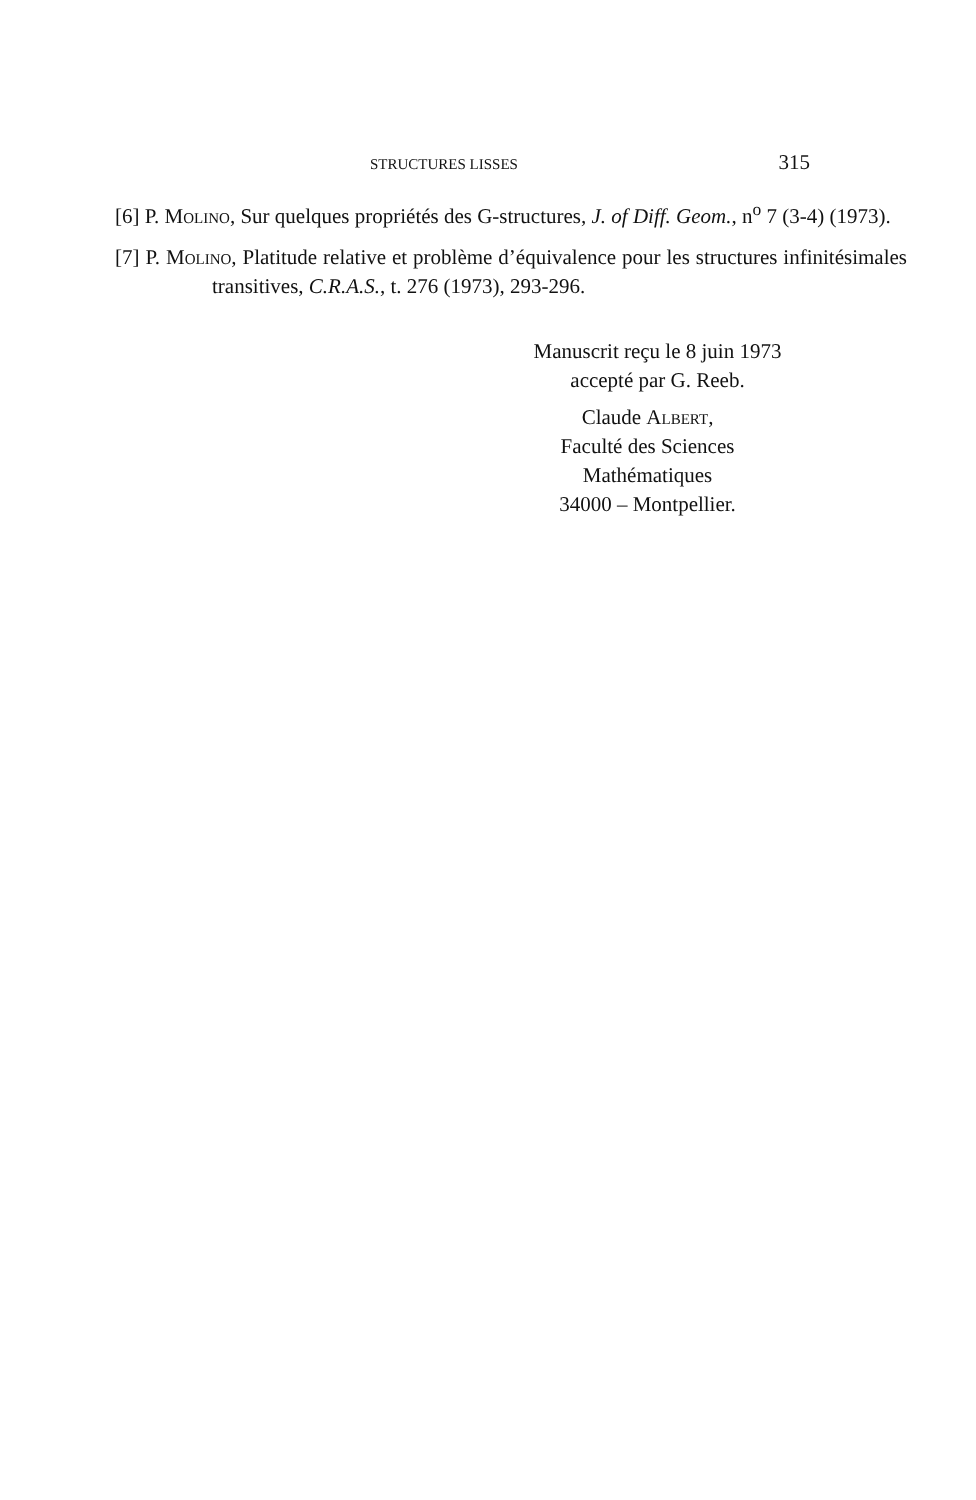STRUCTURES LISSES 315
[6] P. Molino, Sur quelques propriétés des G-structures, J. of Diff. Geom., n<sup>o</sup> 7 (3-4) (1973).
[7] P. Molino, Platitude relative et problème d’équivalence pour les structures infinitésimales transitives, C.R.A.S., t. 276 (1973), 293-296.
Manuscrit reçu le 8 juin 1973
accepté par G. Reeb.
Claude Albert,
Faculté des Sciences
Mathématiques
34000 – Montpellier.